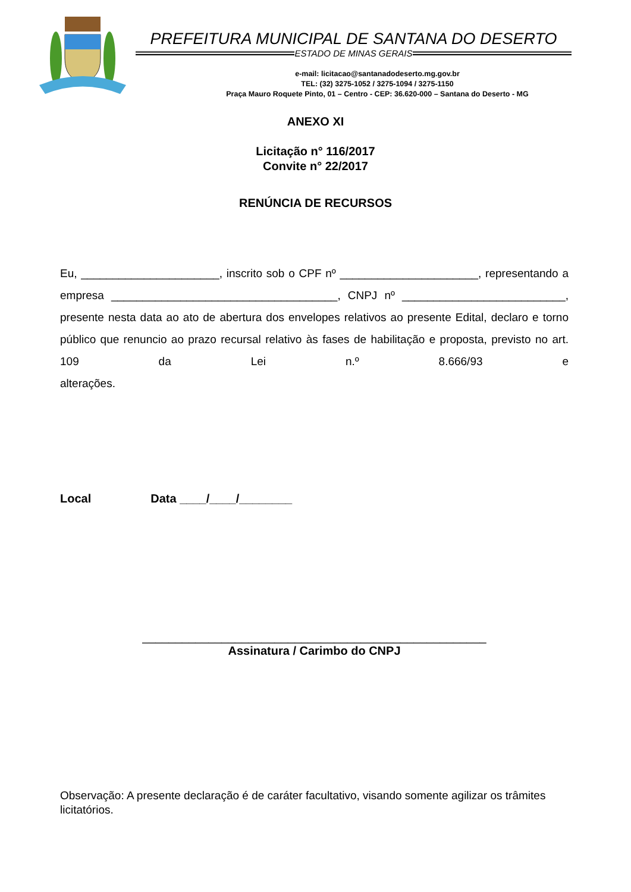PREFEITURA MUNICIPAL DE SANTANA DO DESERTO
ESTADO DE MINAS GERAIS
e-mail: licitacao@santanadodeserto.mg.gov.br
TEL: (32) 3275-1052 / 3275-1094 / 3275-1150
Praça Mauro Roquete Pinto, 01 – Centro - CEP: 36.620-000 – Santana do Deserto - MG
ANEXO XI
Licitação n° 116/2017
Convite n° 22/2017
RENÚNCIA DE RECURSOS
Eu, ______________________, inscrito sob o CPF nº ______________________, representando a empresa ____________________________________, CNPJ nº __________________________, presente nesta data ao ato de abertura dos envelopes relativos ao presente Edital, declaro e torno público que renuncio ao prazo recursal relativo às fases de habilitação e proposta, previsto no art. 109 da Lei n.º 8.666/93 e
alterações.
Local Data ____/____/________
____________________________________________________
Assinatura / Carimbo do CNPJ
Observação: A presente declaração é de caráter facultativo, visando somente agilizar os trâmites licitatórios.